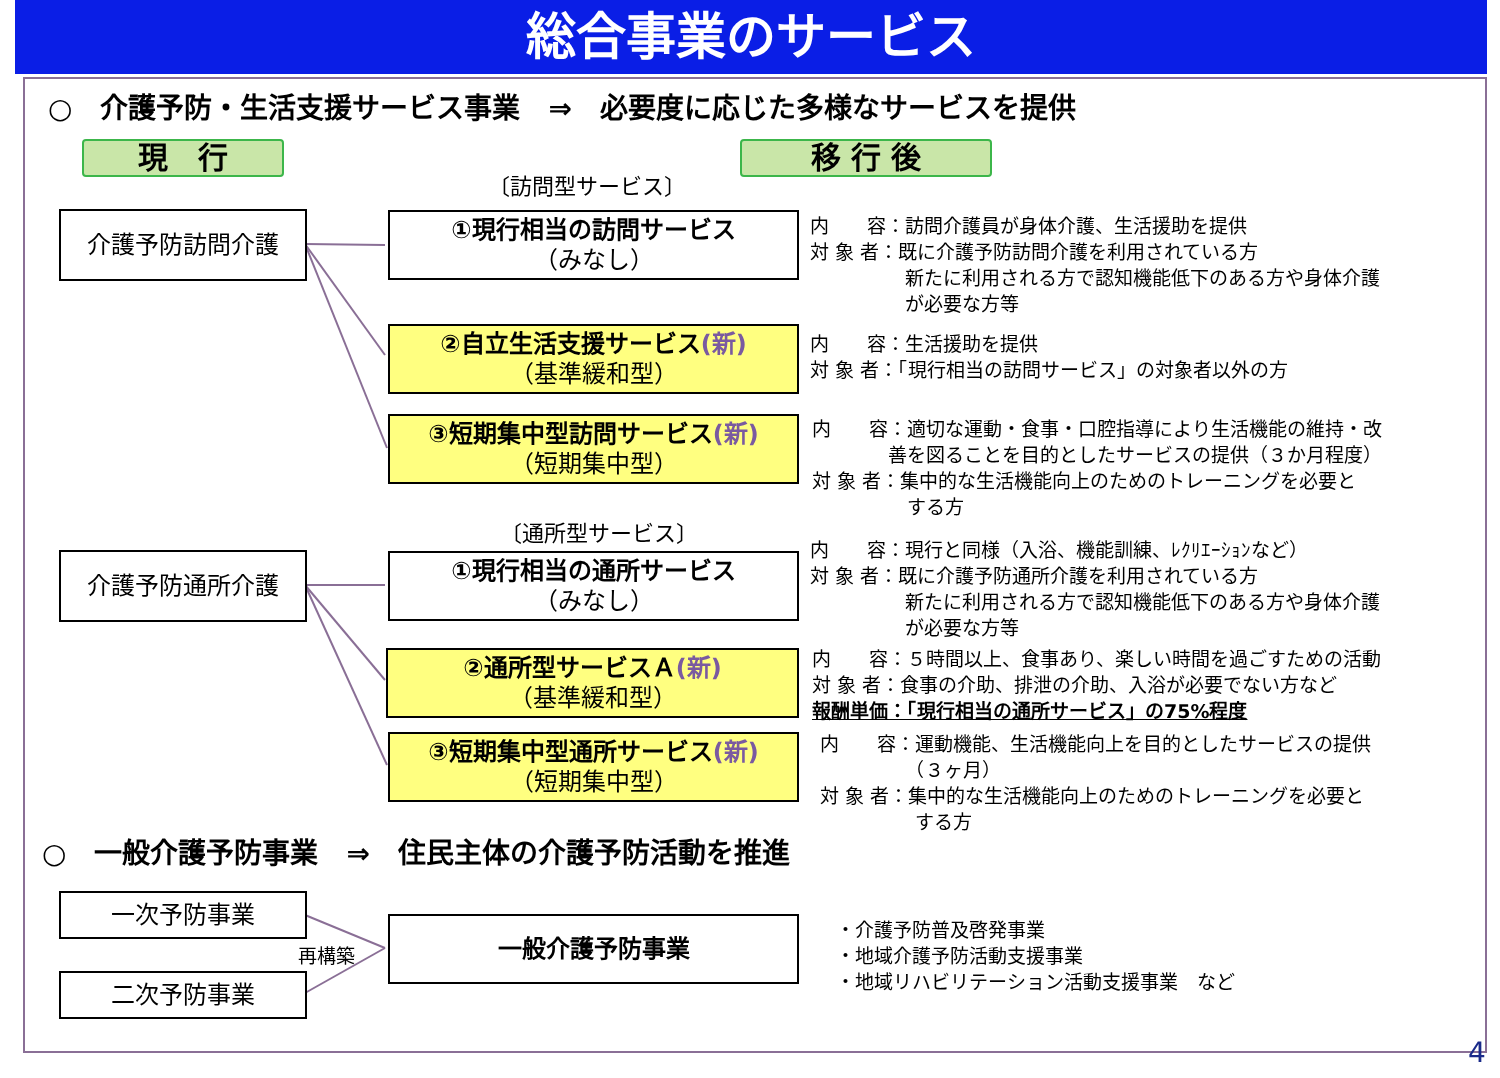総合事業のサービス
○　介護予防・生活支援サービス事業　⇒　必要度に応じた多様なサービスを提供
現　行 移 行 後
〔訪問型サービス〕
介護予防訪問介護 ①現行相当の訪問サービス
（みなし）
②自立生活支援サービス(新)
（基準緩和型）
③短期集中型訪問サービス(新)
（短期集中型）
内　　容：訪問介護員が身体介護、生活援助を提供
対 象 者：既に介護予防訪問介護を利用されている方
　　　　　新たに利用される方で認知機能低下のある方や身体介護
　　　　　が必要な方等
内　　容：生活援助を提供
対 象 者：「現行相当の訪問サービス」の対象者以外の方
内　　容：適切な運動・食事・口腔指導により生活機能の維持・改
　　　　善を図ることを目的としたサービスの提供（３か月程度）
対 象 者：集中的な生活機能向上のためのトレーニングを必要と
　　　　　する方
〔通所型サービス〕
介護予防通所介護 ①現行相当の通所サービス
（みなし）
②通所型サービスＡ(新)
（基準緩和型）
③短期集中型通所サービス(新)
（短期集中型）
内　　容：現行と同様（入浴、機能訓練、ﾚｸﾘｴｰｼｮﾝなど）
対 象 者：既に介護予防通所介護を利用されている方
　　　　　新たに利用される方で認知機能低下のある方や身体介護
　　　　　が必要な方等
内　　容：５時間以上、食事あり、楽しい時間を過ごすための活動
対 象 者：食事の介助、排泄の介助、入浴が必要でない方など
報酬単価：「現行相当の通所サービス」の75%程度
内　　容：運動機能、生活機能向上を目的としたサービスの提供
　　　　　（３ヶ月）
対 象 者：集中的な生活機能向上のためのトレーニングを必要と
　　　　　する方
○　一般介護予防事業　⇒　住民主体の介護予防活動を推進
一次予防事業
二次予防事業
再構築
一般介護予防事業
・介護予防普及啓発事業
・地域介護予防活動支援事業
・地域リハビリテーション活動支援事業　など
4